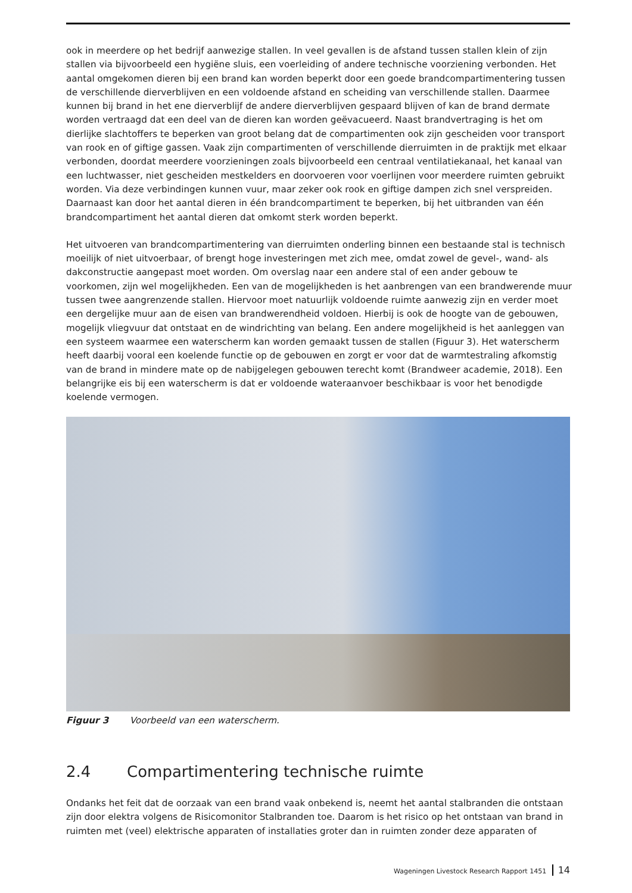ook in meerdere op het bedrijf aanwezige stallen. In veel gevallen is de afstand tussen stallen klein of zijn stallen via bijvoorbeeld een hygiëne sluis, een voerleiding of andere technische voorziening verbonden. Het aantal omgekomen dieren bij een brand kan worden beperkt door een goede brandcompartimentering tussen de verschillende dierverblijven en een voldoende afstand en scheiding van verschillende stallen. Daarmee kunnen bij brand in het ene dierverblijf de andere dierverblijven gespaard blijven of kan de brand dermate worden vertraagd dat een deel van de dieren kan worden geëvacueerd. Naast brandvertraging is het om dierlijke slachtoffers te beperken van groot belang dat de compartimenten ook zijn gescheiden voor transport van rook en of giftige gassen. Vaak zijn compartimenten of verschillende dierruimten in de praktijk met elkaar verbonden, doordat meerdere voorzieningen zoals bijvoorbeeld een centraal ventilatiekanaal, het kanaal van een luchtwasser, niet gescheiden mestkelders en doorvoeren voor voerlijnen voor meerdere ruimten gebruikt worden. Via deze verbindingen kunnen vuur, maar zeker ook rook en giftige dampen zich snel verspreiden. Daarnaast kan door het aantal dieren in één brandcompartiment te beperken, bij het uitbranden van één brandcompartiment het aantal dieren dat omkomt sterk worden beperkt.
Het uitvoeren van brandcompartimentering van dierruimten onderling binnen een bestaande stal is technisch moeilijk of niet uitvoerbaar, of brengt hoge investeringen met zich mee, omdat zowel de gevel-, wand- als dakconstructie aangepast moet worden. Om overslag naar een andere stal of een ander gebouw te voorkomen, zijn wel mogelijkheden. Een van de mogelijkheden is het aanbrengen van een brandwerende muur tussen twee aangrenzende stallen. Hiervoor moet natuurlijk voldoende ruimte aanwezig zijn en verder moet een dergelijke muur aan de eisen van brandwerendheid voldoen. Hierbij is ook de hoogte van de gebouwen, mogelijk vliegvuur dat ontstaat en de windrichting van belang. Een andere mogelijkheid is het aanleggen van een systeem waarmee een waterscherm kan worden gemaakt tussen de stallen (Figuur 3). Het waterscherm heeft daarbij vooral een koelende functie op de gebouwen en zorgt er voor dat de warmtestraling afkomstig van de brand in mindere mate op de nabijgelegen gebouwen terecht komt (Brandweer academie, 2018). Een belangrijke eis bij een waterscherm is dat er voldoende wateraanvoer beschikbaar is voor het benodigde koelende vermogen.
Figuur 3 Voorbeeld van een waterscherm.
2.4 Compartimentering technische ruimte
Ondanks het feit dat de oorzaak van een brand vaak onbekend is, neemt het aantal stalbranden die ontstaan zijn door elektra volgens de Risicomonitor Stalbranden toe. Daarom is het risico op het ontstaan van brand in ruimten met (veel) elektrische apparaten of installaties groter dan in ruimten zonder deze apparaten of
Wageningen Livestock Research Rapport 1451 14